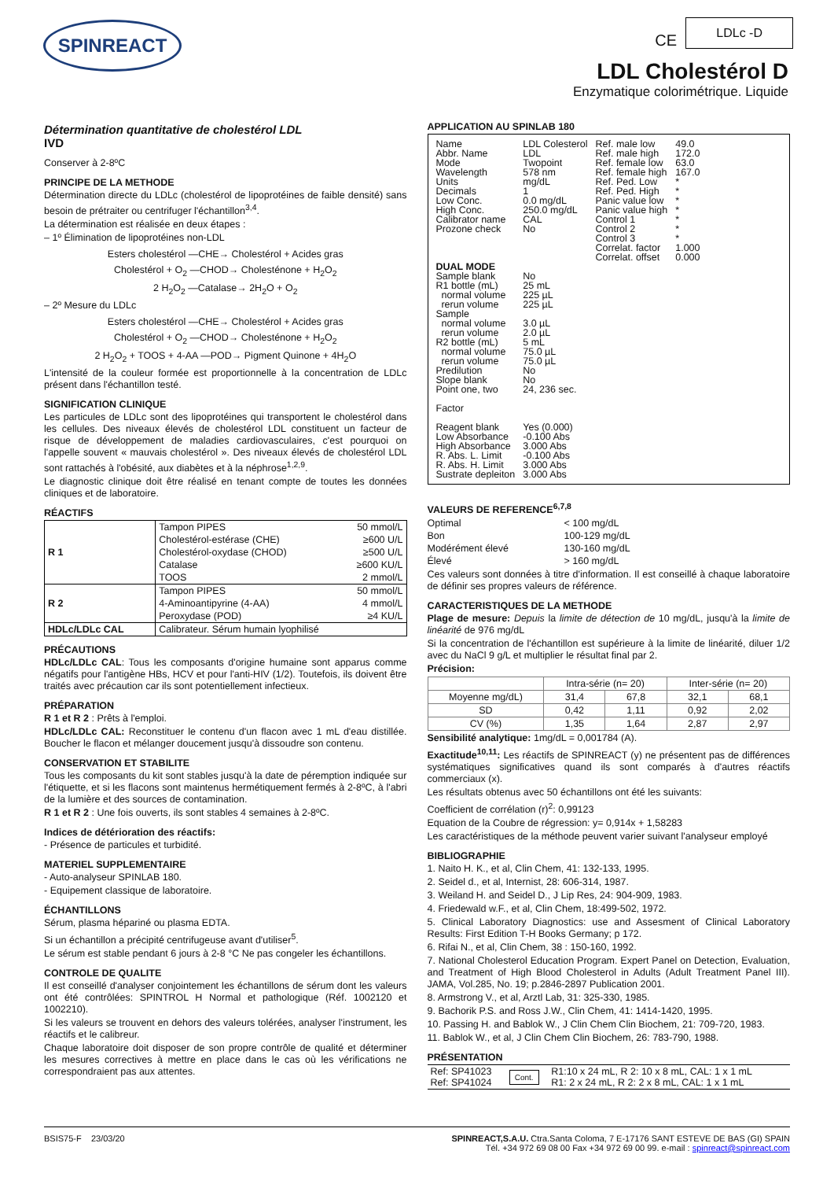SPINREACT CE
LDLc -D
LDL Cholestérol D
Enzymatique colorimétrique. Liquide
Détermination quantitative de cholestérol LDL
IVD
Conserver à 2-8ºC
PRINCIPE DE LA METHODE
Détermination directe du LDLc (cholestérol de lipoprotéines de faible densité) sans besoin de prétraiter ou centrifuger l'échantillon<sup>3,4</sup>.
La détermination est réalisée en deux étapes :
– 1º Élimination de lipoprotéines non-LDL
Esters cholestérol —CHE→ Cholestérol + Acides gras
Cholestérol + O<sub>2</sub> —CHOD→ Cholesténone + H<sub>2</sub>O<sub>2</sub>
2 H<sub>2</sub>O<sub>2</sub> —Catalase→ 2H<sub>2</sub>O + O<sub>2</sub>
– 2º Mesure du LDLc
Esters cholestérol —CHE→ Cholestérol + Acides gras
Cholestérol + O<sub>2</sub> —CHOD→ Cholesténone + H<sub>2</sub>O<sub>2</sub>
2 H<sub>2</sub>O<sub>2</sub> + TOOS + 4-AA —POD→ Pigment Quinone + 4H<sub>2</sub>O
L'intensité de la couleur formée est proportionnelle à la concentration de LDLc présent dans l'échantillon testé.
SIGNIFICATION CLINIQUE
Les particules de LDLc sont des lipoprotéines qui transportent le cholestérol dans les cellules. Des niveaux élevés de cholestérol LDL constituent un facteur de risque de développement de maladies cardiovasculaires, c'est pourquoi on l'appelle souvent « mauvais cholestérol ». Des niveaux élevés de cholestérol LDL sont rattachés à l'obésité, aux diabètes et à la néphrose<sup>1,2,9</sup>.
Le diagnostic clinique doit être réalisé en tenant compte de toutes les données cliniques et de laboratoire.
RÉACTIFS
| R 1 | Tampon PIPES | 50 mmol/L |
| | Cholestérol-estérase (CHE) | ≥600 U/L |
| | Cholestérol-oxydase (CHOD) | ≥500 U/L |
| | Catalase | ≥600 KU/L |
| | TOOS | 2 mmol/L |
| R 2 | Tampon PIPES | 50 mmol/L |
| | 4-Aminoantipyrine (4-AA) | 4 mmol/L |
| | Peroxydase (POD) | ≥4 KU/L |
| HDLc/LDLc CAL | Calibrateur. Sérum humain lyophilisé | |
PRÉCAUTIONS
HDLc/LDLc CAL: Tous les composants d'origine humaine sont apparus comme négatifs pour l'antigène HBs, HCV et pour l'anti-HIV (1/2). Toutefois, ils doivent être traités avec précaution car ils sont potentiellement infectieux.
PRÉPARATION
R 1 et R 2 : Prêts à l'emploi.
HDLc/LDLc CAL: Reconstituer le contenu d'un flacon avec 1 mL d'eau distillée. Boucher le flacon et mélanger doucement jusqu'à dissoudre son contenu.
CONSERVATION ET STABILITE
Tous les composants du kit sont stables jusqu'à la date de péremption indiquée sur l'étiquette, et si les flacons sont maintenus hermétiquement fermés à 2-8ºC, à l'abri de la lumière et des sources de contamination.
R 1 et R 2 : Une fois ouverts, ils sont stables 4 semaines à 2-8ºC.
Indices de détérioration des réactifs:
- Présence de particules et turbidité.
MATERIEL SUPPLEMENTAIRE
- Auto-analyseur SPINLAB 180.
- Equipement classique de laboratoire.
ÉCHANTILLONS
Sérum, plasma hépariné ou plasma EDTA.
Si un échantillon a précipité centrifugeuse avant d'utiliser<sup>5</sup>.
Le sérum est stable pendant 6 jours à 2-8 °C Ne pas congeler les échantillons.
CONTROLE DE QUALITE
Il est conseillé d'analyser conjointement les échantillons de sérum dont les valeurs ont été contrôlées: SPINTROL H Normal et pathologique (Réf. 1002120 et 1002210).
Si les valeurs se trouvent en dehors des valeurs tolérées, analyser l'instrument, les réactifs et le calibreur.
Chaque laboratoire doit disposer de son propre contrôle de qualité et déterminer les mesures correctives à mettre en place dans le cas où les vérifications ne correspondraient pas aux attentes.
APPLICATION AU SPINLAB 180
| Name Abbr. Name Mode Wavelength Units Decimals Low Conc. High Conc. Calibrator name Prozone check | LDL Colesterol LDL Twopoint 578 nm mg/dL 1 0.0 mg/dL 250.0 mg/dL CAL No | Ref. male low Ref. male high Ref. female low Ref. female high Ref. Ped. Low Ref. Ped. High Panic value low Panic value high Control 1 Control 2 Control 3 Correlat. factor Correlat. offset | 49.0 172.0 63.0 167.0 * * * * * * * 1.000 0.000 |
| DUAL MODE | | | |
| Sample blank R1 bottle (mL) normal volume rerun volume Sample normal volume rerun volume R2 bottle (mL) normal volume rerun volume Predilution Slope blank Point one, two Factor Reagent blank Low Absorbance High Absorbance R. Abs. L. Limit R. Abs. H. Limit Sustrate depleiton | No 25 mL 225 µL 225 µL 3.0 µL 2.0 µL 5 mL 75.0 µL 75.0 µL No No 24, 236 sec. Yes (0.000) -0.100 Abs 3.000 Abs -0.100 Abs 3.000 Abs 3.000 Abs | | |
VALEURS DE REFERENCE<sup>6,7,8</sup>
| Optimal | < 100 mg/dL |
| Bon | 100-129 mg/dL |
| Modérément élevé | 130-160 mg/dL |
| Élevé | > 160 mg/dL |
Ces valeurs sont données à titre d'information. Il est conseillé à chaque laboratoire de définir ses propres valeurs de référence.
CARACTERISTIQUES DE LA METHODE
Plage de mesure: Depuis la limite de détection de 10 mg/dL, jusqu'à la limite de linéarité de 976 mg/dL
Si la concentration de l'échantillon est supérieure à la limite de linéarité, diluer 1/2 avec du NaCl 9 g/L et multiplier le résultat final par 2.
Précision:
| | Intra-série (n= 20) | | Inter-série (n= 20) | |
| --- | --- | --- | --- | --- |
| Moyenne mg/dL) | 31,4 | 67,8 | 32,1 | 68,1 |
| SD | 0,42 | 1,11 | 0,92 | 2,02 |
| CV (%) | 1,35 | 1,64 | 2,87 | 2,97 |
Sensibilité analytique: 1mg/dL = 0,001784 (A).
Exactitude<sup>10,11</sup>: Les réactifs de SPINREACT (y) ne présentent pas de différences systématiques significatives quand ils sont comparés à d'autres réactifs commerciaux (x).
Les résultats obtenus avec 50 échantillons ont été les suivants:
Coefficient de corrélation (r)<sup>2</sup>: 0,99123
Equation de la Coubre de régression: y= 0,914x + 1,58283
Les caractéristiques de la méthode peuvent varier suivant l'analyseur employé
BIBLIOGRAPHIE
1. Naito H. K., et al, Clin Chem, 41: 132-133, 1995.
2. Seidel d., et al, Internist, 28: 606-314, 1987.
3. Weiland H. and Seidel D., J Lip Res, 24: 904-909, 1983.
4. Friedewald w.F., et al, Clin Chem, 18:499-502, 1972.
5. Clinical Laboratory Diagnostics: use and Assesment of Clinical Laboratory Results: First Edition T-H Books Germany; p 172.
6. Rifai N., et al, Clin Chem, 38 : 150-160, 1992.
7. National Cholesterol Education Program. Expert Panel on Detection, Evaluation, and Treatment of High Blood Cholesterol in Adults (Adult Treatment Panel III). JAMA, Vol.285, No. 19; p.2846-2897 Publication 2001.
8. Armstrong V., et al, Arztl Lab, 31: 325-330, 1985.
9. Bachorik P.S. and Ross J.W., Clin Chem, 41: 1414-1420, 1995.
10. Passing H. and Bablok W., J Clin Chem Clin Biochem, 21: 709-720, 1983.
11. Bablok W., et al, J Clin Chem Clin Biochem, 26: 783-790, 1988.
PRÉSENTATION
| Ref: SP41023 Ref: SP41024 | Cont. | R1:10 x 24 mL, R 2: 10 x 8 mL, CAL: 1 x 1 mL R1: 2 x 24 mL, R 2: 2 x 8 mL, CAL: 1 x 1 mL |
BSIS75-F 23/03/20 SPINREACT,S.A.U. Ctra.Santa Coloma, 7 E-17176 SANT ESTEVE DE BAS (GI) SPAIN
Tél. +34 972 69 08 00 Fax +34 972 69 00 99. e-mail : spinreact@spinreact.com